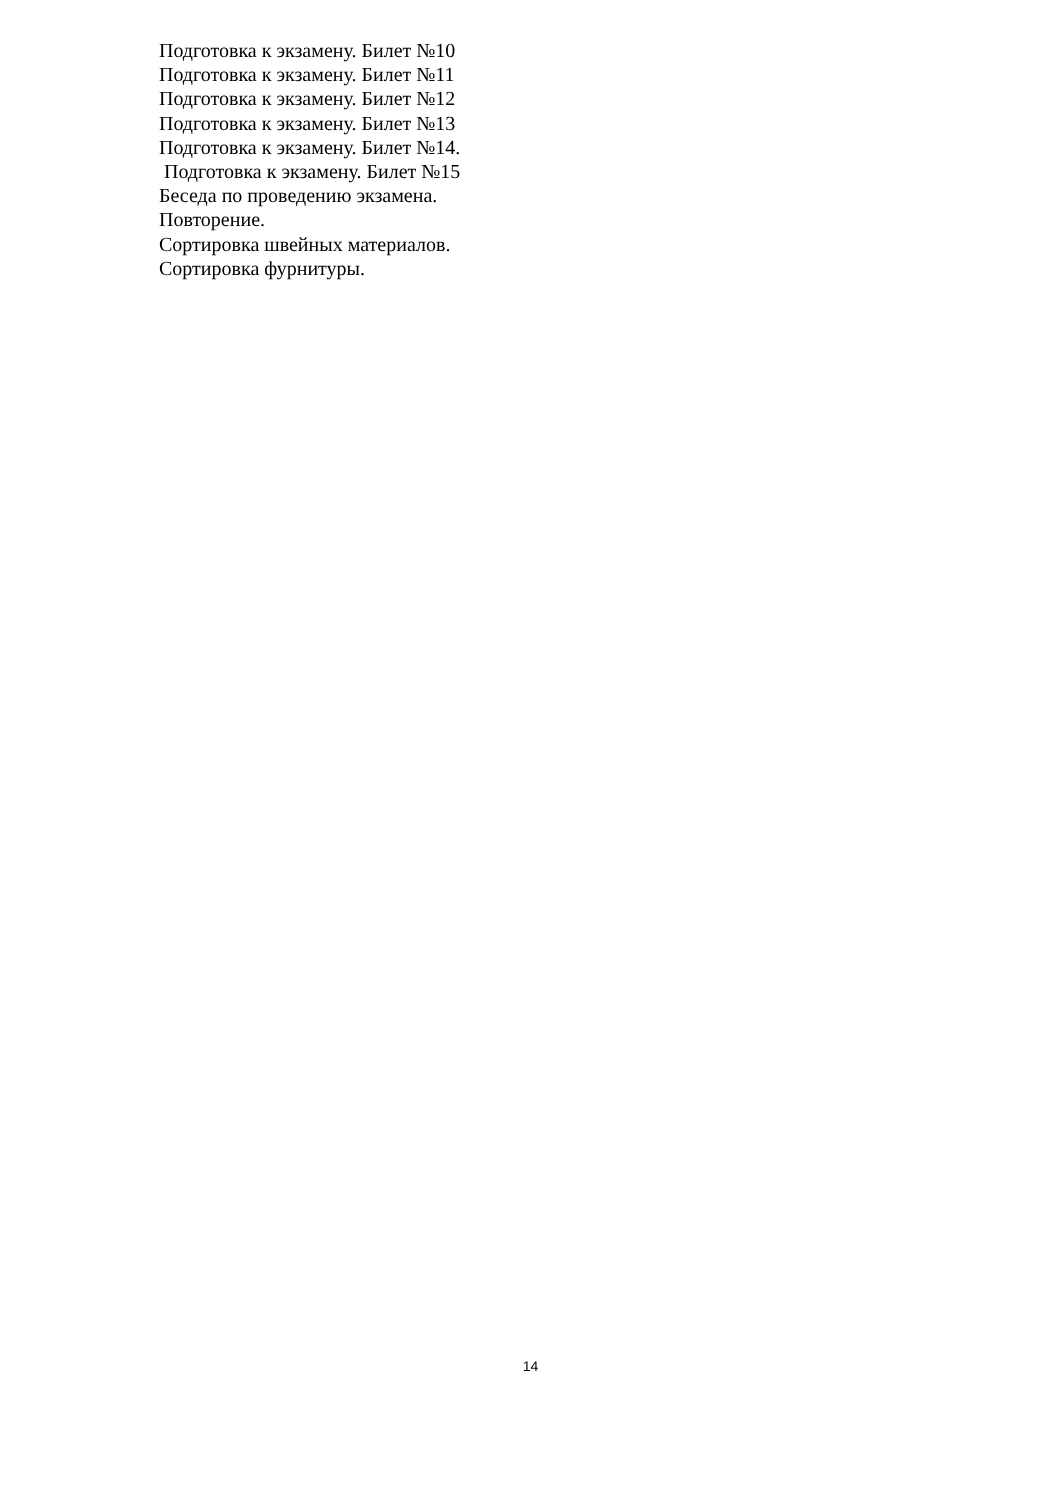Подготовка к экзамену. Билет №10
Подготовка к экзамену. Билет №11
Подготовка к экзамену. Билет №12
Подготовка к экзамену. Билет №13
Подготовка к экзамену. Билет №14.
Подготовка к экзамену. Билет №15
Беседа по проведению экзамена.
Повторение.
Сортировка швейных материалов.
Сортировка фурнитуры.
14